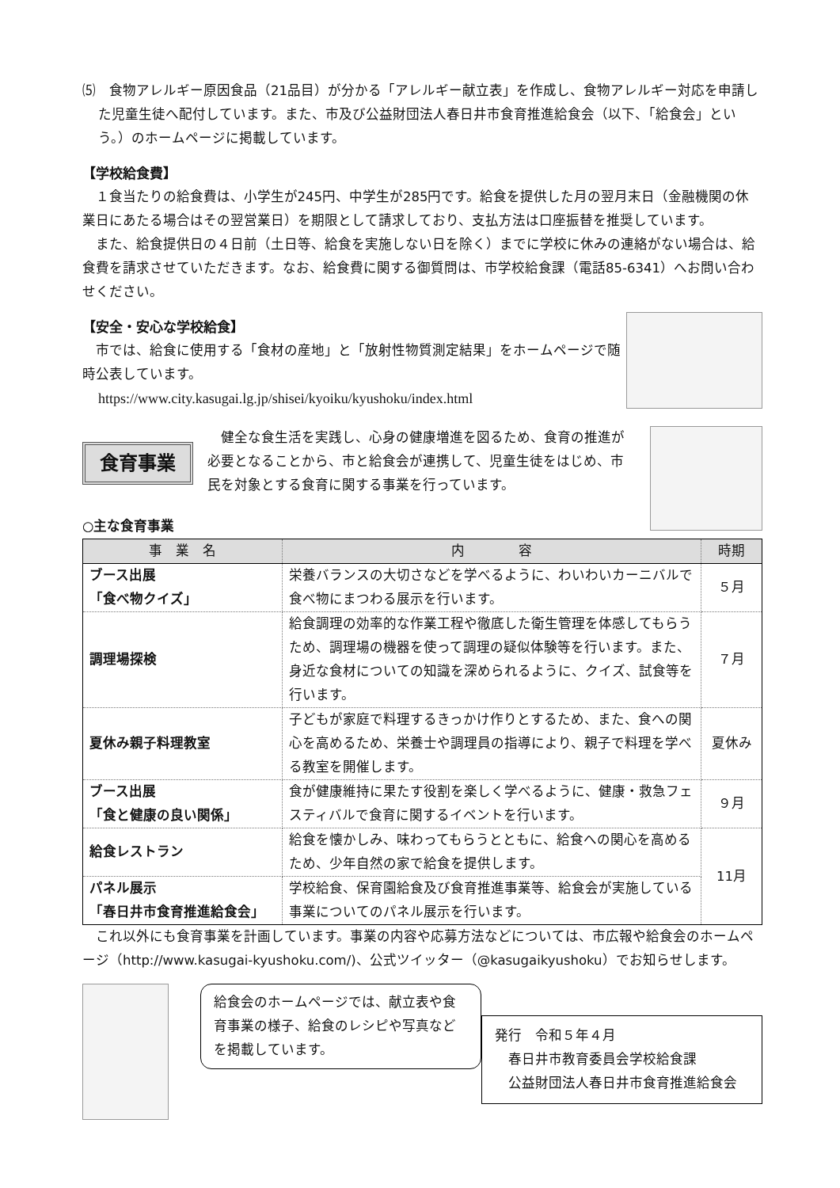⑸　食物アレルギー原因食品（21品目）が分かる「アレルギー献立表」を作成し、食物アレルギー対応を申請した児童生徒へ配付しています。また、市及び公益財団法人春日井市食育推進給食会（以下、「給食会」という。）のホームページに掲載しています。
【学校給食費】
１食当たりの給食費は、小学生が245円、中学生が285円です。給食を提供した月の翌月末日（金融機関の休業日にあたる場合はその翌営業日）を期限として請求しており、支払方法は口座振替を推奨しています。
また、給食提供日の４日前（土日等、給食を実施しない日を除く）までに学校に休みの連絡がない場合は、給食費を請求させていただきます。なお、給食費に関する御質問は、市学校給食課（電話85-6341）へお問い合わせください。
【安全・安心な学校給食】
市では、給食に使用する「食材の産地」と「放射性物質測定結果」をホームページで随時公表しています。
https://www.city.kasugai.lg.jp/shisei/kyoiku/kyushoku/index.html
食育事業
健全な食生活を実践し、心身の健康増進を図るため、食育の推進が必要となることから、市と給食会が連携して、児童生徒をはじめ、市民を対象とする食育に関する事業を行っています。
○主な食育事業
| 事 業 名 | 内 容 | 時期 |
| --- | --- | --- |
| ブース出展 「食べ物クイズ」 | 栄養バランスの大切さなどを学べるように、わいわいカーニバルで食べ物にまつわる展示を行います。 | ５月 |
| 調理場探検 | 給食調理の効率的な作業工程や徹底した衛生管理を体感してもらうため、調理場の機器を使って調理の疑似体験等を行います。また、身近な食材についての知識を深められるように、クイズ、試食等を行います。 | ７月 |
| 夏休み親子料理教室 | 子どもが家庭で料理するきっかけ作りとするため、また、食への関心を高めるため、栄養士や調理員の指導により、親子で料理を学べる教室を開催します。 | 夏休み |
| ブース出展 「食と健康の良い関係」 | 食が健康維持に果たす役割を楽しく学べるように、健康・救急フェスティバルで食育に関するイベントを行います。 | ９月 |
| 給食レストラン | 給食を懐かしみ、味わってもらうとともに、給食への関心を高めるため、少年自然の家で給食を提供します。 | 11月 |
| パネル展示 「春日井市食育推進給食会」 | 学校給食、保育園給食及び食育推進事業等、給食会が実施している事業についてのパネル展示を行います。 | |
これ以外にも食育事業を計画しています。事業の内容や応募方法などについては、市広報や給食会のホームページ（http://www.kasugai-kyushoku.com/)、公式ツイッター（@kasugaikyushoku）でお知らせします。
給食会のホームページでは、献立表や食育事業の様子、給食のレシピや写真などを掲載しています。
発行　令和５年４月
　春日井市教育委員会学校給食課
　公益財団法人春日井市食育推進給食会